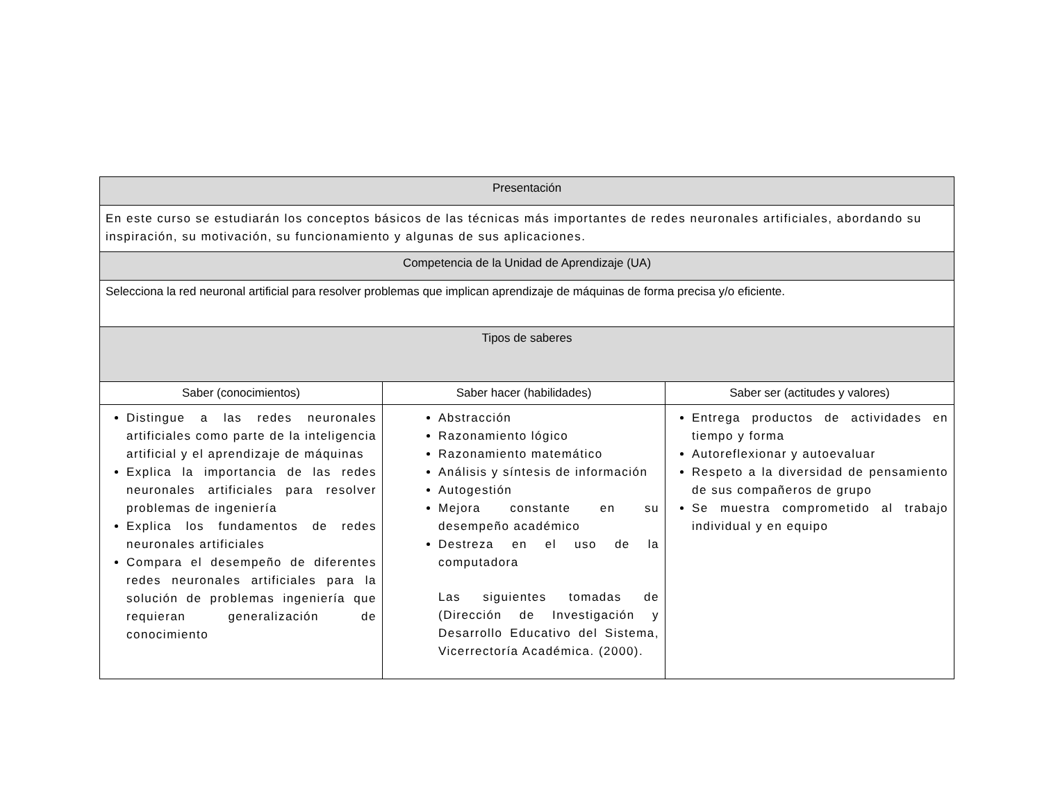| Presentación | | |
| --- | --- | --- |
| En este curso se estudiarán los conceptos básicos de las técnicas más importantes de redes neuronales artificiales, abordando su inspiración, su motivación, su funcionamiento y algunas de sus aplicaciones. | | |
| Competencia de la Unidad de Aprendizaje (UA) | | |
| Selecciona la red neuronal artificial para resolver problemas que implican aprendizaje de máquinas de forma precisa y/o eficiente. | | |
| Tipos de saberes | | |
| Saber (conocimientos) | Saber hacer (habilidades) | Saber ser (actitudes y valores) |
| Distingue a las redes neuronales artificiales como parte de la inteligencia artificial y el aprendizaje de máquinas Explica la importancia de las redes neuronales artificiales para resolver problemas de ingeniería Explica los fundamentos de redes neuronales artificiales Compara el desempeño de diferentes redes neuronales artificiales para la solución de problemas ingeniería que requieran generalización de conocimiento | Abstracción Razonamiento lógico Razonamiento matemático Análisis y síntesis de información Autogestión Mejora constante en su desempeño académico Destreza en el uso de la computadora Las siguientes tomadas de (Dirección de Investigación y Desarrollo Educativo del Sistema, Vicerrectoría Académica. (2000). | Entrega productos de actividades en tiempo y forma Autoreflexionar y autoevaluar Respeto a la diversidad de pensamiento de sus compañeros de grupo Se muestra comprometido al trabajo individual y en equipo |